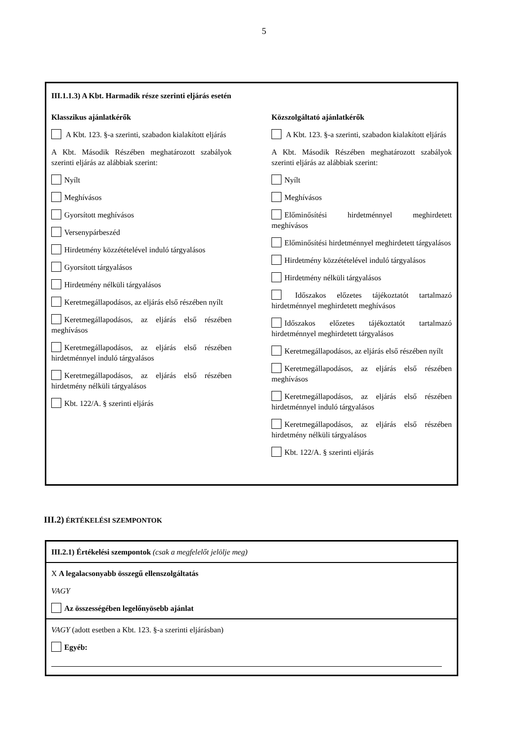5
III.1.1.3) A Kbt. Harmadik része szerinti eljárás esetén
Klasszikus ajánlatkérők
A Kbt. 123. §-a szerinti, szabadon kialakított eljárás
A Kbt. Második Részében meghatározott szabályok szerinti eljárás az alábbiak szerint:
Nyílt
Meghívásos
Gyorsított meghívásos
Versenypárbeszéd
Hirdetmény közzétételével induló tárgyalásos
Gyorsított tárgyalásos
Hirdetmény nélküli tárgyalásos
Keretmegállapodásos, az eljárás első részében nyílt
Keretmegállapodásos, az eljárás első részében meghívásos
Keretmegállapodásos, az eljárás első részében hirdetménnyel induló tárgyalásos
Keretmegállapodásos, az eljárás első részében hirdetmény nélküli tárgyalásos
Kbt. 122/A. § szerinti eljárás
Közszolgáltató ajánlatkérők
A Kbt. 123. §-a szerinti, szabadon kialakított eljárás
A Kbt. Második Részében meghatározott szabályok szerinti eljárás az alábbiak szerint:
Nyílt
Meghívásos
Előminősítési hirdetménnyel meghirdetett meghívásos
Előminősítési hirdetménnyel meghirdetett tárgyalásos
Hirdetmény közzétételével induló tárgyalásos
Hirdetmény nélküli tárgyalásos
Időszakos előzetes tájékoztatót tartalmazó hirdetménnyel meghirdetett meghívásos
Időszakos előzetes tájékoztatót tartalmazó hirdetménnyel meghirdetett tárgyalásos
Keretmegállapodásos, az eljárás első részében nyílt
Keretmegállapodásos, az eljárás első részében meghívásos
Keretmegállapodásos, az eljárás első részében hirdetménnyel induló tárgyalásos
Keretmegállapodásos, az eljárás első részében hirdetmény nélküli tárgyalásos
Kbt. 122/A. § szerinti eljárás
III.2) ÉRTÉKELÉSI SZEMPONTOK
III.2.1) Értékelési szempontok (csak a megfelelőt jelölje meg)
X A legalacsonyabb összegű ellenszolgáltatás
VAGY
Az összességében legelőnyösebb ajánlat
VAGY (adott esetben a Kbt. 123. §-a szerinti eljárásban)
Egyéb: